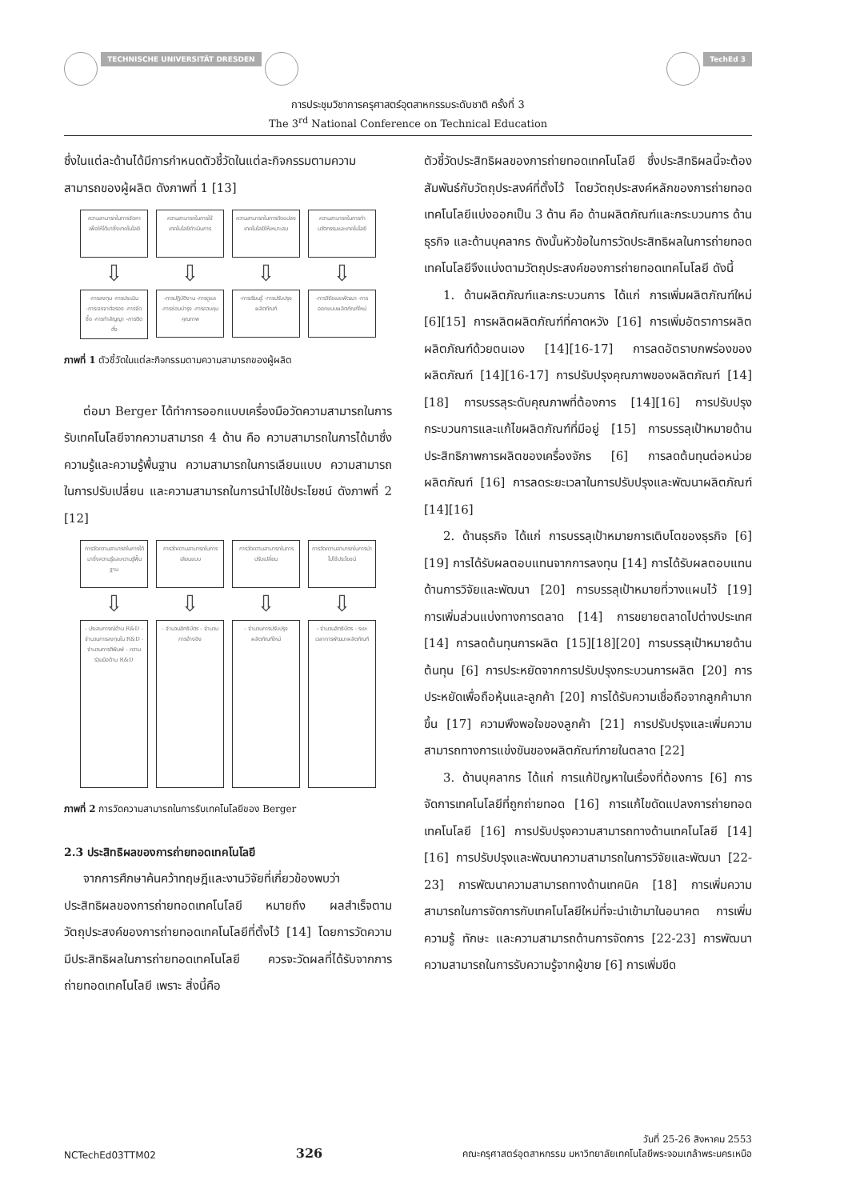TECHNISCHE UNIVERSITÄT DRESDEN TechEd 3
การประชุมวิชาการครุศาสตร์อุตสาหกรรมระดับชาติ ครั้งที่ 3
The 3<sup>rd</sup> National Conference on Technical Education
ซึ่งในแต่ละด้านได้มีการกำหนดตัวชี้วัดในแต่ละกิจกรรมตามความสามารถของผู้ผลิต ดังภาพที่ 1 [13]
ความสามารถในการจัดหาเพื่อให้ได้มาซึ่งเทคโนโลยี
⇩
-การลงทุน -การประเมิน -การเจรจาต่อรอง -การจัดซื้อ -การทำสัญญา -การติดตั้ง
ความสามารถในการใช้เทคโนโลยีดำเนินการ
⇩
-การปฏิบัติงาน -การดูแล -การซ่อมบำรุง -การควบคุมคุณภาพ
ความสามารถในการดัดแปลงเทคโนโลยีให้เหมาะสม
⇩
-การเรียนรู้ -การปรับปรุงผลิตภัณฑ์
ความสามารถในการทำนวัตกรรมและเทคโนโลยี
⇩
-การวิจัยและพัฒนา -การออกแบบผลิตภัณฑ์ใหม่
ภาพที่ 1 ตัวชี้วัดในแต่ละกิจกรรมตามความสามารถของผู้ผลิต
ต่อมา Berger ได้ทำการออกแบบเครื่องมือวัดความสามารถในการรับเทคโนโลยีจากความสามารถ 4 ด้าน คือ ความสามารถในการได้มาซึ่งความรู้และความรู้พื้นฐาน ความสามารถในการเลียนแบบ ความสามารถในการปรับเปลี่ยน และความสามารถในการนำไปใช้ประโยชน์ ดังภาพที่ 2 [12]
การวัดความสามารถในการได้มาซึ่งความรู้และความรู้พื้นฐาน
⇩
- ประสบการณ์ด้าน R&D - จำนวนการลงทุนใน R&D - จำนวนการตีพิมพ์ - ความร่วมมือด้าน R&D
การวัดความสามารถในการเลียนแบบ
⇩
- จำนวนสิทธิบัตร - จำนวนการอ้างอิง
การวัดความสามารถในการปรับเปลี่ยน
⇩
- จำนวนการปรับปรุงผลิตภัณฑ์ใหม่
การวัดความสามารถในการนำไปใช้ประโยชน์
⇩
- จำนวนสิทธิบัตร - ระยะเวลาการพัฒนาผลิตภัณฑ์
ภาพที่ 2 การวัดความสามารถในการรับเทคโนโลยีของ Berger
2.3 ประสิทธิผลของการถ่ายทอดเทคโนโลยี
จากการศึกษาค้นคว้าทฤษฎีและงานวิจัยที่เกี่ยวข้องพบว่า ประสิทธิผลของการถ่ายทอดเทคโนโลยี หมายถึง ผลสำเร็จตามวัตถุประสงค์ของการถ่ายทอดเทคโนโลยีที่ตั้งไว้ [14] โดยการวัดความมีประสิทธิผลในการถ่ายทอดเทคโนโลยี ควรจะวัดผลที่ได้รับจากการถ่ายทอดเทคโนโลยี เพราะ สิ่งนี้คือ
ตัวชี้วัดประสิทธิผลของการถ่ายทอดเทคโนโลยี ซึ่งประสิทธิผลนี้จะต้องสัมพันธ์กับวัตถุประสงค์ที่ตั้งไว้ โดยวัตถุประสงค์หลักของการถ่ายทอดเทคโนโลยีแบ่งออกเป็น 3 ด้าน คือ ด้านผลิตภัณฑ์และกระบวนการ ด้านธุรกิจ และด้านบุคลากร ดังนั้นหัวข้อในการวัดประสิทธิผลในการถ่ายทอดเทคโนโลยีจึงแบ่งตามวัตถุประสงค์ของการถ่ายทอดเทคโนโลยี ดังนี้
1. ด้านผลิตภัณฑ์และกระบวนการ ได้แก่ การเพิ่มผลิตภัณฑ์ใหม่ [6][15] การผลิตผลิตภัณฑ์ที่คาดหวัง [16] การเพิ่มอัตราการผลิตผลิตภัณฑ์ด้วยตนเอง [14][16-17] การลดอัตราบกพร่องของผลิตภัณฑ์ [14][16-17] การปรับปรุงคุณภาพของผลิตภัณฑ์ [14][18] การบรรลุระดับคุณภาพที่ต้องการ [14][16] การปรับปรุงกระบวนการและแก้ไขผลิตภัณฑ์ที่มีอยู่ [15] การบรรลุเป้าหมายด้านประสิทธิภาพการผลิตของเครื่องจักร [6] การลดต้นทุนต่อหน่วยผลิตภัณฑ์ [16] การลดระยะเวลาในการปรับปรุงและพัฒนาผลิตภัณฑ์ [14][16]
2. ด้านธุรกิจ ได้แก่ การบรรลุเป้าหมายการเติบโตของธุรกิจ [6][19] การได้รับผลตอบแทนจากการลงทุน [14] การได้รับผลตอบแทนด้านการวิจัยและพัฒนา [20] การบรรลุเป้าหมายที่วางแผนไว้ [19] การเพิ่มส่วนแบ่งทางการตลาด [14] การขยายตลาดไปต่างประเทศ [14] การลดต้นทุนการผลิต [15][18][20] การบรรลุเป้าหมายด้านต้นทุน [6] การประหยัดจากการปรับปรุงกระบวนการผลิต [20] การประหยัดเพื่อถือหุ้นและลูกค้า [20] การได้รับความเชื่อถือจากลูกค้ามากขึ้น [17] ความพึงพอใจของลูกค้า [21] การปรับปรุงและเพิ่มความสามารถทางการแข่งขันของผลิตภัณฑ์ภายในตลาด [22]
3. ด้านบุคลากร ได้แก่ การแก้ปัญหาในเรื่องที่ต้องการ [6] การจัดการเทคโนโลยีที่ถูกถ่ายทอด [16] การแก้ไขดัดแปลงการถ่ายทอดเทคโนโลยี [16] การปรับปรุงความสามารถทางด้านเทคโนโลยี [14][16] การปรับปรุงและพัฒนาความสามารถในการวิจัยและพัฒนา [22-23] การพัฒนาความสามารถทางด้านเทคนิค [18] การเพิ่มความสามารถในการจัดการกับเทคโนโลยีใหม่ที่จะนำเข้ามาในอนาคต การเพิ่มความรู้ ทักษะ และความสามารถด้านการจัดการ [22-23] การพัฒนาความสามารถในการรับความรู้จากผู้ขาย [6] การเพิ่มขีด
NCTechEd03TTM02 326 วันที่ 25-26 สิงหาคม 2553
คณะครุศาสตร์อุตสาหกรรม มหาวิทยาลัยเทคโนโลยีพระจอมเกล้าพระนครเหนือ